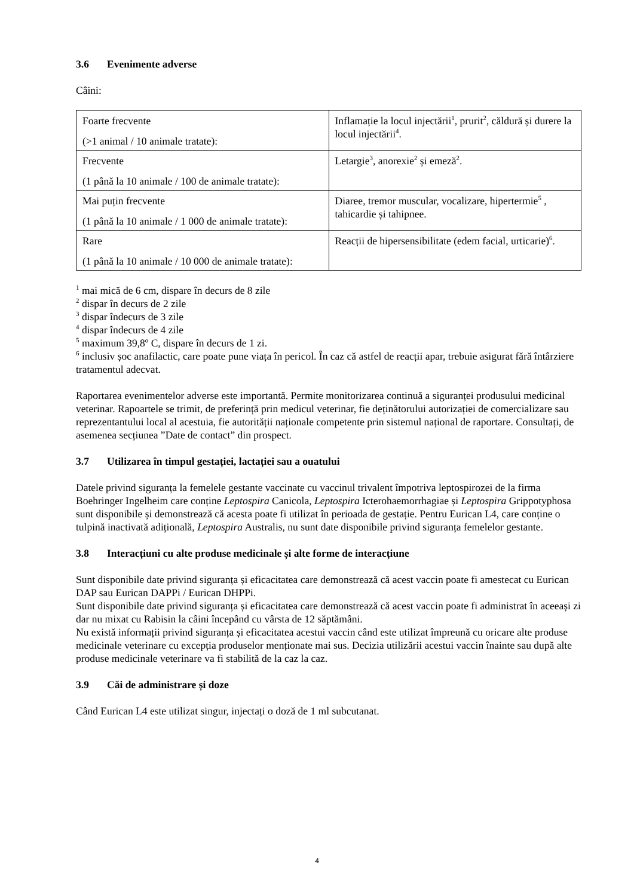3.6 Evenimente adverse
Câini:
| Foarte frecvente (>1 animal / 10 animale tratate): | Inflamație la locul injectării<sup>1</sup>, prurit<sup>2</sup>, căldură și durere la locul injectării<sup>4</sup>. |
| Frecvente (1 până la 10 animale / 100 de animale tratate): | Letargie<sup>3</sup>, anorexie<sup>2</sup> și emeză<sup>2</sup>. |
| Mai puțin frecvente (1 până la 10 animale / 1 000 de animale tratate): | Diaree, tremor muscular, vocalizare, hipertermie<sup>5</sup> , tahicardie și tahipnee. |
| Rare (1 până la 10 animale / 10 000 de animale tratate): | Reacții de hipersensibilitate (edem facial, urticarie)<sup>6</sup>. |
<sup>1</sup> mai mică de 6 cm, dispare în decurs de 8 zile
<sup>2</sup> dispar în decurs de 2 zile
<sup>3</sup> dispar îndecurs de 3 zile
<sup>4</sup> dispar îndecurs de 4 zile
<sup>5</sup> maximum 39,8º C, dispare în decurs de 1 zi.
<sup>6</sup> inclusiv șoc anafilactic, care poate pune viața în pericol. În caz că astfel de reacții apar, trebuie asigurat fără întârziere tratamentul adecvat.
Raportarea evenimentelor adverse este importantă. Permite monitorizarea continuă a siguranței produsului medicinal veterinar. Rapoartele se trimit, de preferință prin medicul veterinar, fie deținătorului autorizației de comercializare sau reprezentantului local al acestuia, fie autorității naționale competente prin sistemul național de raportare. Consultați, de asemenea secțiunea ”Date de contact” din prospect.
3.7 Utilizarea în timpul gestației, lactației sau a ouatului
Datele privind siguranța la femelele gestante vaccinate cu vaccinul trivalent împotriva leptospirozei de la firma Boehringer Ingelheim care conține Leptospira Canicola, Leptospira Icterohaemorrhagiae și Leptospira Grippotyphosa sunt disponibile și demonstrează că acesta poate fi utilizat în perioada de gestație. Pentru Eurican L4, care conține o tulpină inactivată adițională, Leptospira Australis, nu sunt date disponibile privind siguranța femelelor gestante.
3.8 Interacțiuni cu alte produse medicinale și alte forme de interacțiune
Sunt disponibile date privind siguranța și eficacitatea care demonstrează că acest vaccin poate fi amestecat cu Eurican DAP sau Eurican DAPPi / Eurican DHPPi.
Sunt disponibile date privind siguranța și eficacitatea care demonstrează că acest vaccin poate fi administrat în aceeași zi dar nu mixat cu Rabisin la câini începând cu vârsta de 12 săptămâni.
Nu există informații privind siguranța și eficacitatea acestui vaccin când este utilizat împreună cu oricare alte produse medicinale veterinare cu excepția produselor menționate mai sus. Decizia utilizării acestui vaccin înainte sau după alte produse medicinale veterinare va fi stabilită de la caz la caz.
3.9 Căi de administrare și doze
Când Eurican L4 este utilizat singur, injectați o doză de 1 ml subcutanat.
4